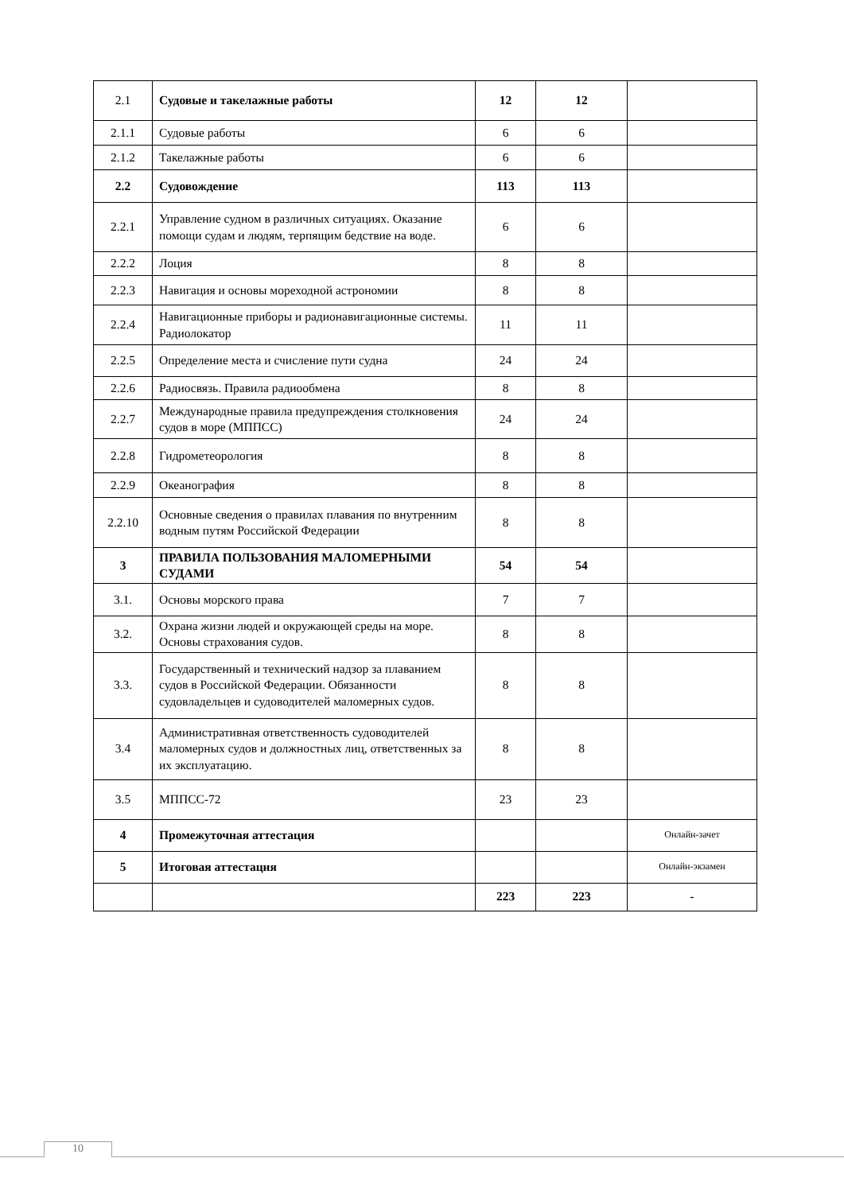| 2.1 | Судовые и такелажные работы | 12 | 12 | |
| 2.1.1 | Судовые работы | 6 | 6 | |
| 2.1.2 | Такелажные работы | 6 | 6 | |
| 2.2 | Судовождение | 113 | 113 | |
| 2.2.1 | Управление судном в различных ситуациях. Оказание помощи судам и людям, терпящим бедствие на воде. | 6 | 6 | |
| 2.2.2 | Лоция | 8 | 8 | |
| 2.2.3 | Навигация и основы мореходной астрономии | 8 | 8 | |
| 2.2.4 | Навигационные приборы и радионавигационные системы. Радиолокатор | 11 | 11 | |
| 2.2.5 | Определение места и счисление пути судна | 24 | 24 | |
| 2.2.6 | Радиосвязь. Правила радиообмена | 8 | 8 | |
| 2.2.7 | Международные правила предупреждения столкновения судов в море (МППСС) | 24 | 24 | |
| 2.2.8 | Гидрометеорология | 8 | 8 | |
| 2.2.9 | Океанография | 8 | 8 | |
| 2.2.10 | Основные сведения о правилах плавания по внутренним водным путям Российской Федерации | 8 | 8 | |
| 3 | ПРАВИЛА ПОЛЬЗОВАНИЯ МАЛОМЕРНЫМИ СУДАМИ | 54 | 54 | |
| 3.1. | Основы морского права | 7 | 7 | |
| 3.2. | Охрана жизни людей и окружающей среды на море. Основы страхования судов. | 8 | 8 | |
| 3.3. | Государственный и технический надзор за плаванием судов в Российской Федерации. Обязанности судовладельцев и судоводителей маломерных судов. | 8 | 8 | |
| 3.4 | Административная ответственность судоводителей маломерных судов и должностных лиц, ответственных за их эксплуатацию. | 8 | 8 | |
| 3.5 | МППСС-72 | 23 | 23 | |
| 4 | Промежуточная аттестация | | | Онлайн-зачет |
| 5 | Итоговая аттестация | | | Онлайн-экзамен |
| | | 223 | 223 | - |
10